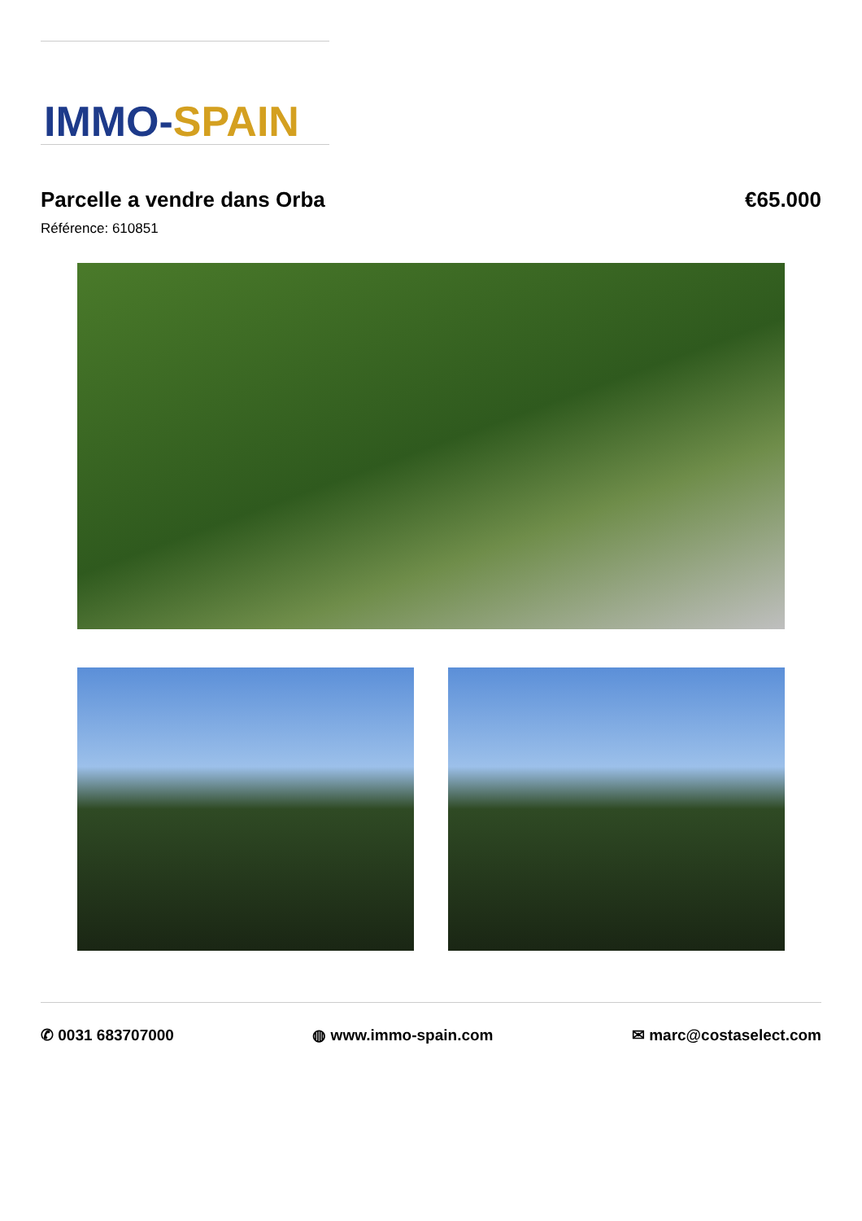IMMO-SPAIN
Parcelle a vendre dans Orba €65.000
Référence: 610851
✆ 0031 683707000 ◍ www.immo-spain.com ✉ marc@costaselect.com